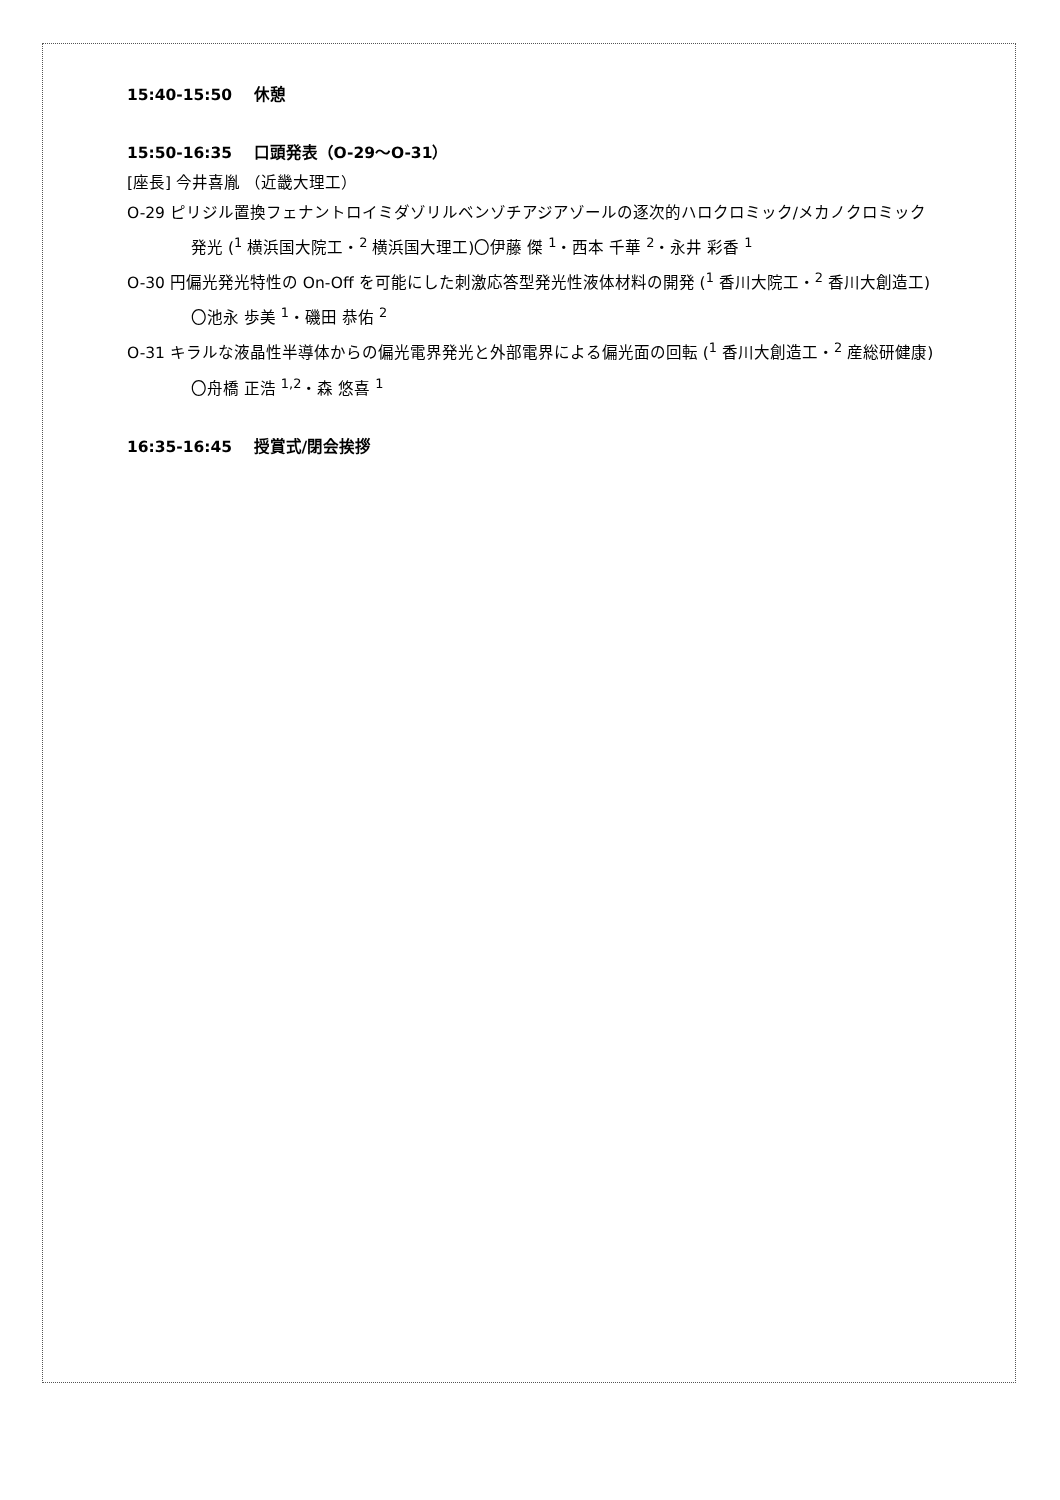15:40-15:50　 休憩
15:50-16:35　 口頭発表（O-29～O-31）
[座長] 今井喜胤 （近畿大理工）
O-29 ピリジル置換フェナントロイミダゾリルベンゾチアジアゾールの逐次的ハロクロミック/メカノクロミック発光 (<sup>1</sup> 横浜国大院工・<sup>2</sup> 横浜国大理工)〇伊藤 傑 <sup>1</sup>・西本 千華 <sup>2</sup>・永井 彩香 <sup>1</sup>
O-30 円偏光発光特性の On-Off を可能にした刺激応答型発光性液体材料の開発 (<sup>1</sup> 香川大院工・<sup>2</sup> 香川大創造工)〇池永 歩美 <sup>1</sup>・磯田 恭佑 <sup>2</sup>
O-31 キラルな液晶性半導体からの偏光電界発光と外部電界による偏光面の回転 (<sup>1</sup> 香川大創造工・<sup>2</sup> 産総研健康)〇舟橋 正浩 <sup>1,2</sup>・森 悠喜 <sup>1</sup>
16:35-16:45　 授賞式/閉会挨拶